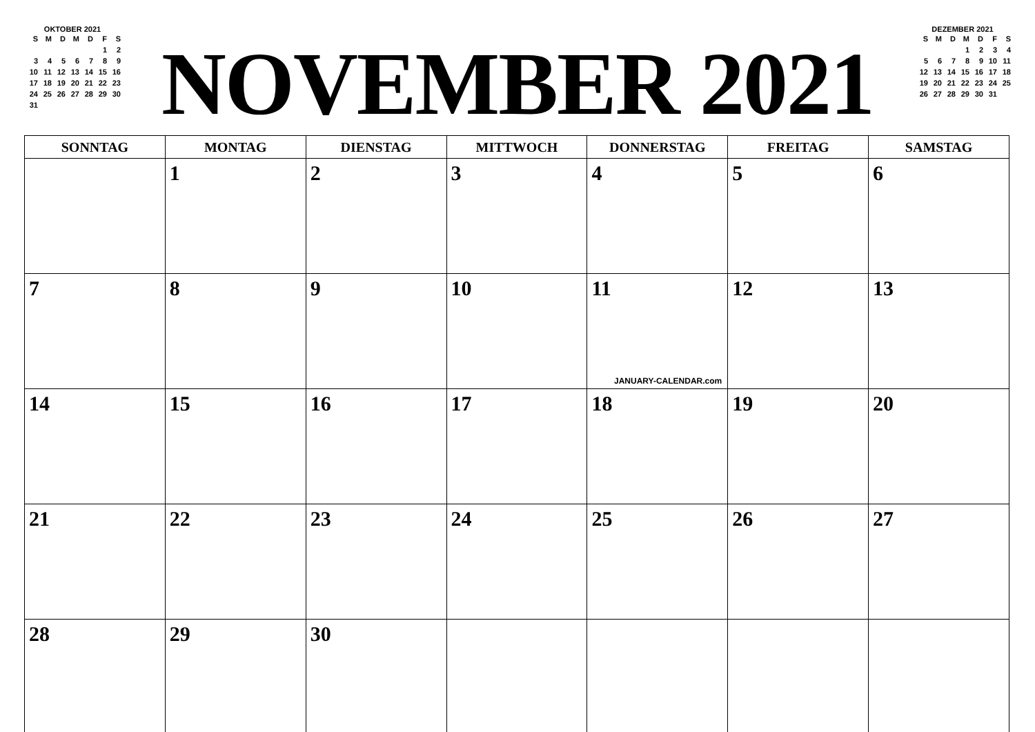OKTOBER 2021
| S | M | D | M | D | F | S |
| --- | --- | --- | --- | --- | --- | --- |
| | | | | | 1 | 2 |
| 3 | 4 | 5 | 6 | 7 | 8 | 9 |
| 10 | 11 | 12 | 13 | 14 | 15 | 16 |
| 17 | 18 | 19 | 20 | 21 | 22 | 23 |
| 24 | 25 | 26 | 27 | 28 | 29 | 30 |
| 31 | | | | | | |
NOVEMBER 2021
DEZEMBER 2021
| S | M | D | M | D | F | S |
| --- | --- | --- | --- | --- | --- | --- |
| | | | 1 | 2 | 3 | 4 |
| 5 | 6 | 7 | 8 | 9 | 10 | 11 |
| 12 | 13 | 14 | 15 | 16 | 17 | 18 |
| 19 | 20 | 21 | 22 | 23 | 24 | 25 |
| 26 | 27 | 28 | 29 | 30 | 31 | |
| SONNTAG | MONTAG | DIENSTAG | MITTWOCH | DONNERSTAG | FREITAG | SAMSTAG |
| --- | --- | --- | --- | --- | --- | --- |
| | 1 | 2 | 3 | 4 | 5 | 6 |
| 7 | 8 | 9 | 10 | 11 JANUARY-CALENDAR.com | 12 | 13 |
| 14 | 15 | 16 | 17 | 18 | 19 | 20 |
| 21 | 22 | 23 | 24 | 25 | 26 | 27 |
| 28 | 29 | 30 | | | | |